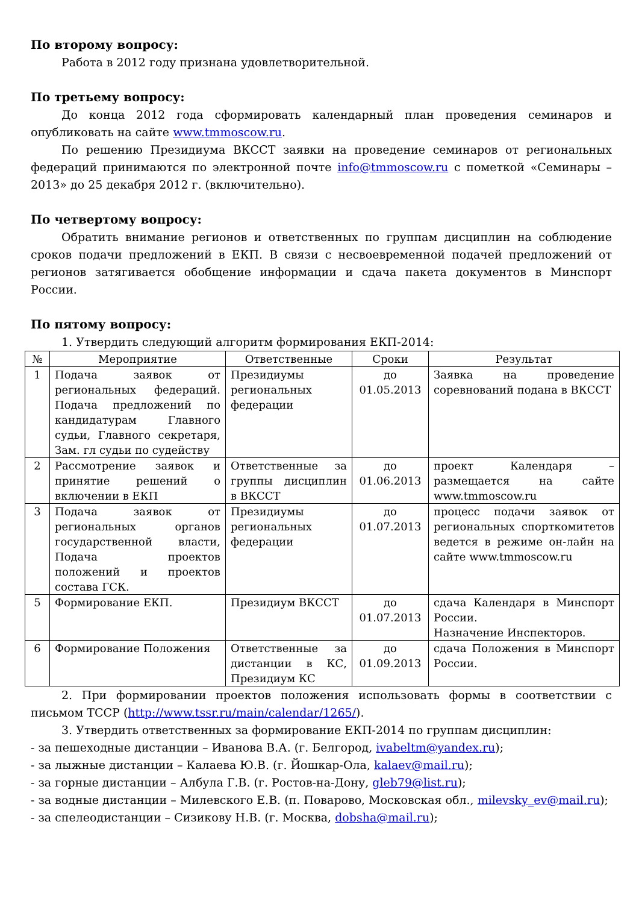По второму вопросу:
Работа в 2012 году признана удовлетворительной.
По третьему вопросу:
До конца 2012 года сформировать календарный план проведения семинаров и опубликовать на сайте www.tmmoscow.ru.
По решению Президиума ВКССТ заявки на проведение семинаров от региональных федераций принимаются по электронной почте info@tmmoscow.ru с пометкой «Семинары – 2013» до 25 декабря 2012 г. (включительно).
По четвертому вопросу:
Обратить внимание регионов и ответственных по группам дисциплин на соблюдение сроков подачи предложений в ЕКП. В связи с несвоевременной подачей предложений от регионов затягивается обобщение информации и сдача пакета документов в Минспорт России.
По пятому вопросу:
1. Утвердить следующий алгоритм формирования ЕКП-2014:
| № | Мероприятие | Ответственные | Сроки | Результат |
| --- | --- | --- | --- | --- |
| 1 | Подача заявок от региональных федераций. Подача предложений по кандидатурам Главного судьи, Главного секретаря, Зам. гл судьи по судейству | Президиумы региональных федерации | до 01.05.2013 | Заявка на проведение соревнований подана в ВКССТ |
| 2 | Рассмотрение заявок и принятие решений о включении в ЕКП | Ответственные за группы дисциплин в ВКССТ | до 01.06.2013 | проект Календаря – размещается на сайте www.tmmoscow.ru |
| 3 | Подача заявок от региональных органов государственной власти, Подача проектов положений и проектов состава ГСК. | Президиумы региональных федерации | до 01.07.2013 | процесс подачи заявок от региональных спорткомитетов ведется в режиме он-лайн на сайте www.tmmoscow.ru |
| 5 | Формирование ЕКП. | Президиум ВКССТ | до 01.07.2013 | сдача Календаря в Минспорт России. Назначение Инспекторов. |
| 6 | Формирование Положения | Ответственные за дистанции в КС, Президиум КС | до 01.09.2013 | сдача Положения в Минспорт России. |
2. При формировании проектов положения использовать формы в соответствии с письмом ТССР (http://www.tssr.ru/main/calendar/1265/).
3. Утвердить ответственных за формирование ЕКП-2014 по группам дисциплин:
- за пешеходные дистанции – Иванова В.А. (г. Белгород, ivabeltm@yandex.ru);
- за лыжные дистанции – Калаева Ю.В. (г. Йошкар-Ола, kalaev@mail.ru);
- за горные дистанции – Албула Г.В. (г. Ростов-на-Дону, gleb79@list.ru);
- за водные дистанции – Милевского Е.В. (п. Поварово, Московская обл., milevsky_ev@mail.ru);
- за спелеодистанции – Сизикову Н.В. (г. Москва, dobsha@mail.ru);